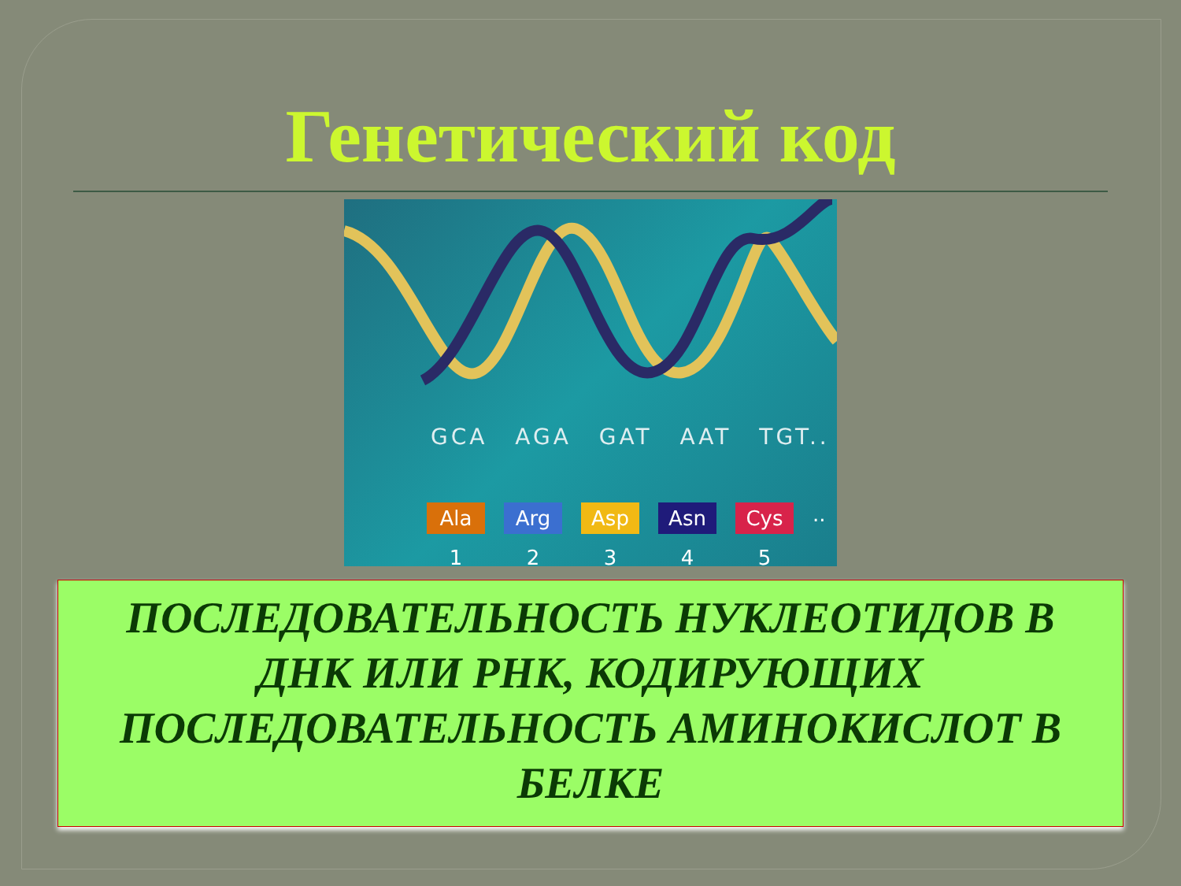Генетический код
GCA AGA GAT AAT TGT..
Ala Arg Asp Asn Cys
..
12345
ПОСЛЕДОВАТЕЛЬНОСТЬ НУКЛЕОТИДОВ В
ДНК ИЛИ РНК, КОДИРУЮЩИХ
ПОСЛЕДОВАТЕЛЬНОСТЬ АМИНОКИСЛОТ В
БЕЛКЕ